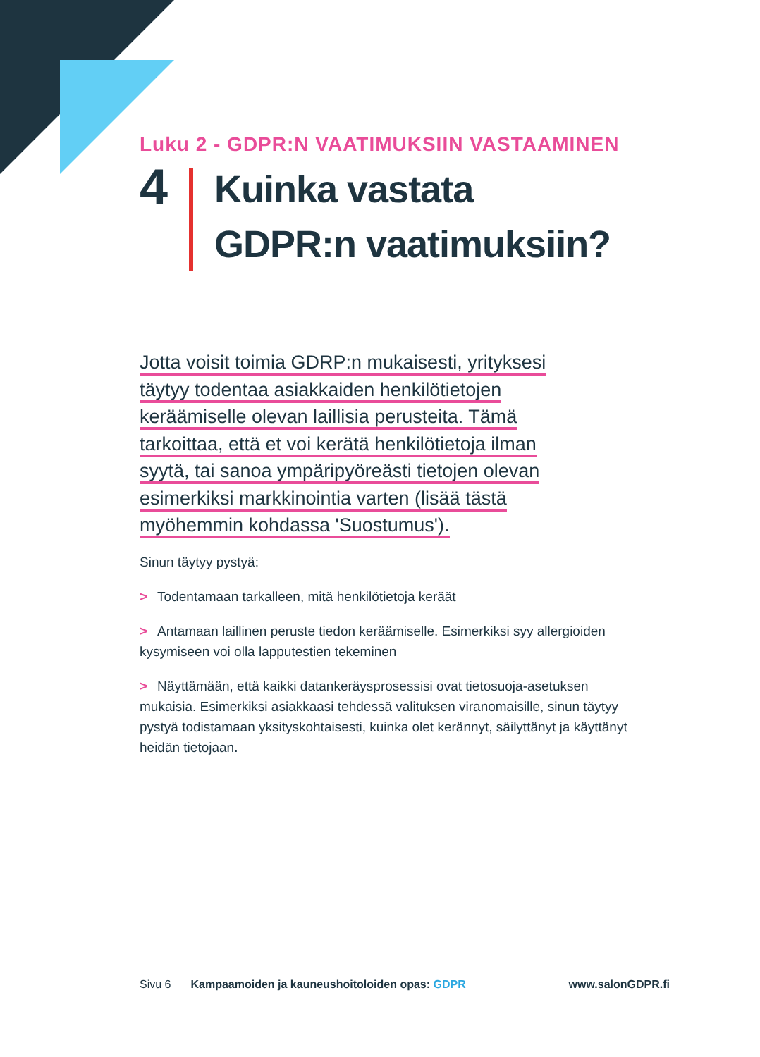Luku 2 - GDPR:N VAATIMUKSIIN VASTAAMINEN
4
Kuinka vastata
GDPR:n vaatimuksiin?
Jotta voisit toimia GDRP:n mukaisesti, yrityksesi
täytyy todentaa asiakkaiden henkilötietojen
keräämiselle olevan laillisia perusteita. Tämä
tarkoittaa, että et voi kerätä henkilötietoja ilman
syytä, tai sanoa ympäripyöreästi tietojen olevan
esimerkiksi markkinointia varten (lisää tästä
myöhemmin kohdassa 'Suostumus').
Sinun täytyy pystyä:
> Todentamaan tarkalleen, mitä henkilötietoja keräät
> Antamaan laillinen peruste tiedon keräämiselle. Esimerkiksi syy allergioiden kysymiseen voi olla lapputestien tekeminen
> Näyttämään, että kaikki datankeräysprosessisi ovat tietosuoja-asetuksen mukaisia. Esimerkiksi asiakkaasi tehdessä valituksen viranomaisille, sinun täytyy pystyä todistamaan yksityskohtaisesti, kuinka olet kerännyt, säilyttänyt ja käyttänyt heidän tietojaan.
Sivu 6 Kampaamoiden ja kauneushoitoloiden opas: GDPR www.salonGDPR.fi